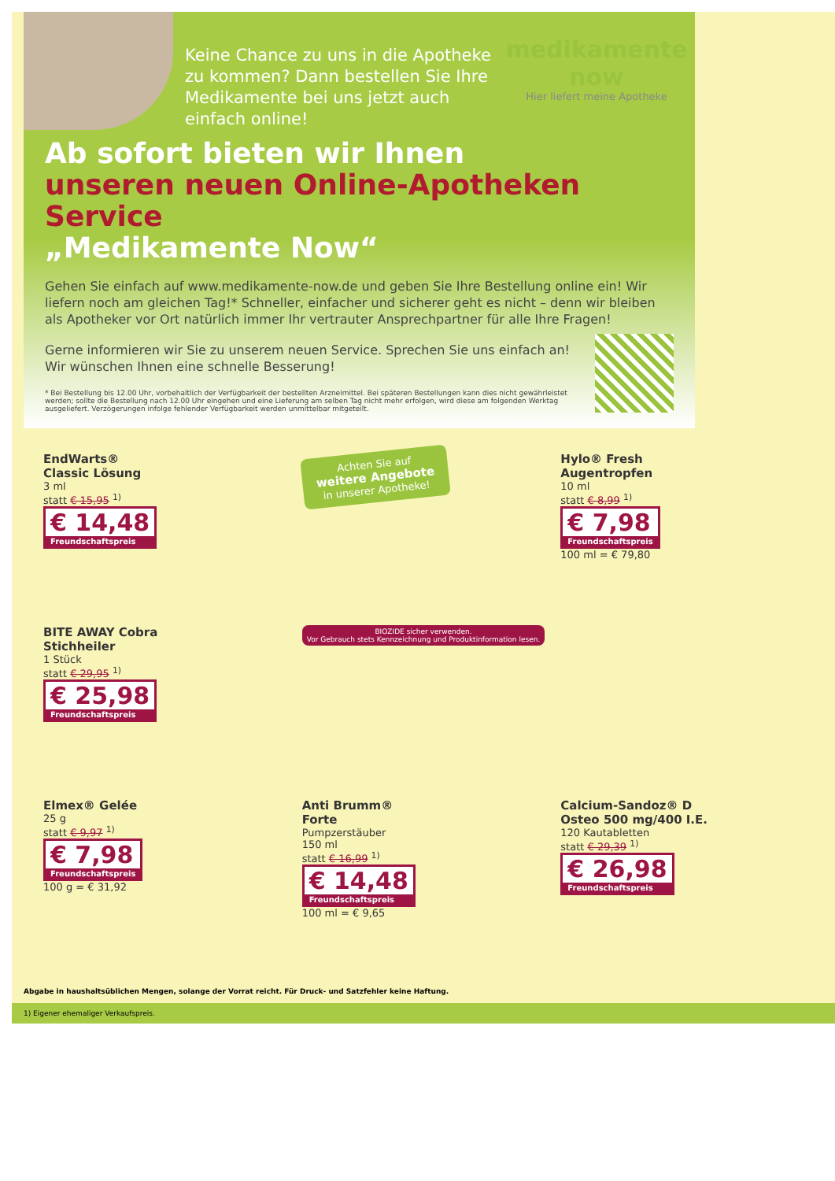Keine Chance zu uns in die Apotheke zu kommen? Dann bestellen Sie Ihre Medikamente bei uns jetzt auch einfach online!
medikamente
now
Hier liefert meine Apotheke
Ab sofort bieten wir Ihnen
unseren neuen Online-Apotheken Service
„Medikamente Now“
Gehen Sie einfach auf www.medikamente-now.de und geben Sie Ihre Bestellung online ein! Wir liefern noch am gleichen Tag!* Schneller, einfacher und sicherer geht es nicht – denn wir bleiben als Apotheker vor Ort natürlich immer Ihr vertrauter Ansprechpartner für alle Ihre Fragen!
Gerne informieren wir Sie zu unserem neuen Service. Sprechen Sie uns einfach an!
Wir wünschen Ihnen eine schnelle Besserung!
* Bei Bestellung bis 12.00 Uhr, vorbehaltlich der Verfügbarkeit der bestellten Arzneimittel. Bei späteren Bestellungen kann dies nicht gewährleistet werden; sollte die Bestellung nach 12.00 Uhr eingehen und eine Lieferung am selben Tag nicht mehr erfolgen, wird diese am folgenden Werktag ausgeliefert. Verzögerungen infolge fehlender Verfügbarkeit werden unmittelbar mitgeteilt.
EndWarts®
Classic Lösung
3 ml
statt € 15,95 <sup>1)</sup>
€ 14,48 Freundschaftspreis
Achten Sie auf
weitere Angebote
in unserer Apotheke!
Hylo® Fresh
Augentropfen
10 ml
statt € 8,99 <sup>1)</sup>
€ 7,98 Freundschaftspreis
100 ml = € 79,80
BITE AWAY Cobra
Stichheiler
1 Stück
statt € 29,95 <sup>1)</sup>
€ 25,98 Freundschaftspreis
BIOZIDE sicher verwenden.
Vor Gebrauch stets Kennzeichnung und Produktinformation lesen.
Elmex® Gelée
25 g
statt € 9,97 <sup>1)</sup>
€ 7,98 Freundschaftspreis
100 g = € 31,92
Anti Brumm®
Forte
Pumpzerstäuber
150 ml
statt € 16,99 <sup>1)</sup>
€ 14,48 Freundschaftspreis
100 ml = € 9,65
Calcium-Sandoz® D
Osteo 500 mg/400 I.E.
120 Kautabletten
statt € 29,39 <sup>1)</sup>
€ 26,98 Freundschaftspreis
Abgabe in haushaltsüblichen Mengen, solange der Vorrat reicht. Für Druck- und Satzfehler keine Haftung.
1) Eigener ehemaliger Verkaufspreis.